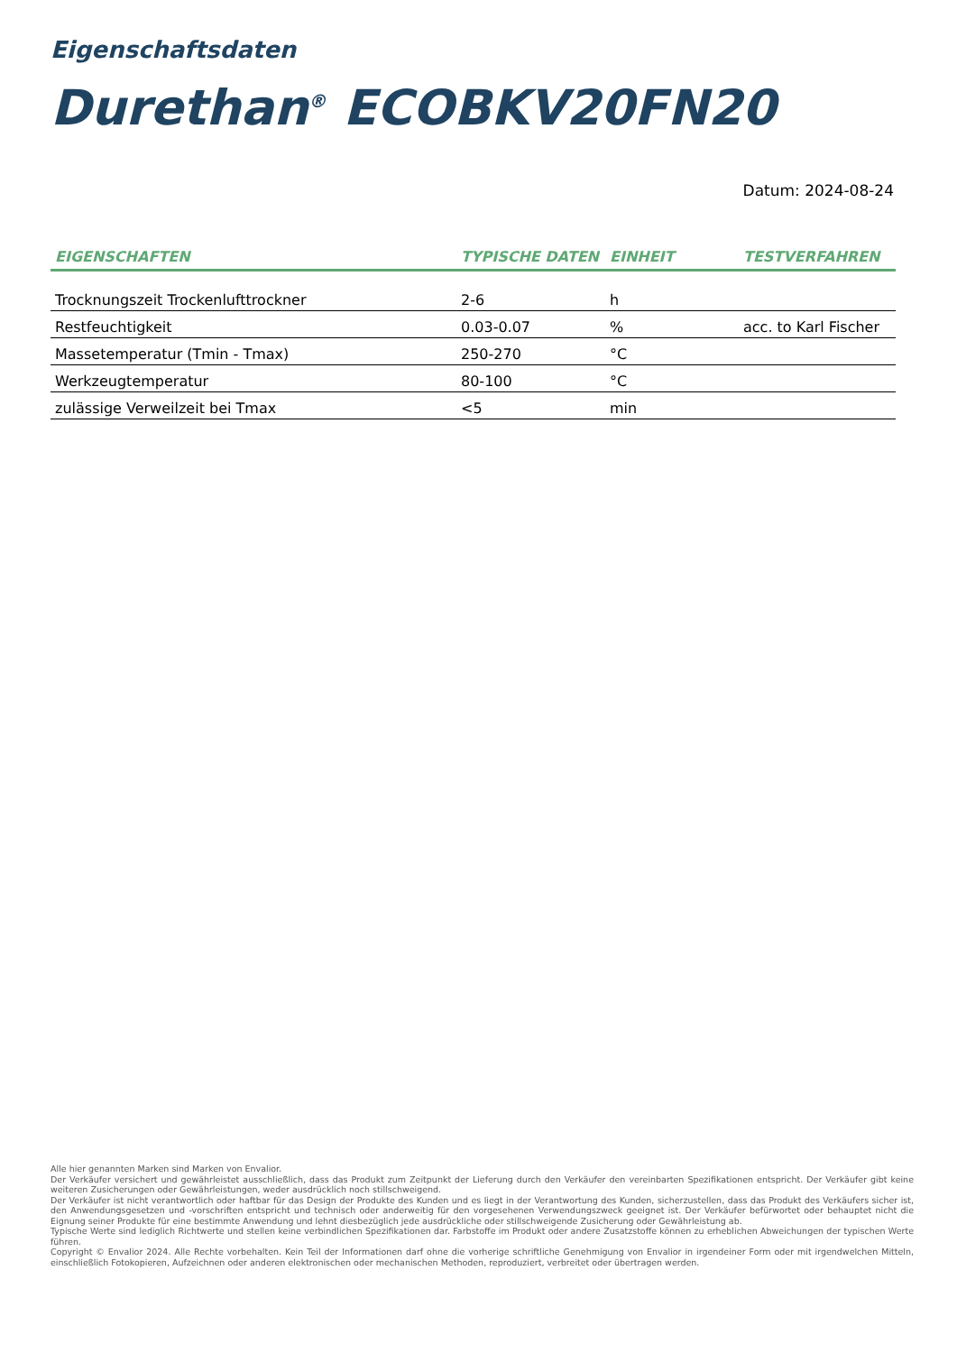Eigenschaftsdaten
Durethan<sup>®</sup> ECOBKV20FN20
Datum: 2024-08-24
| EIGENSCHAFTEN | TYPISCHE DATEN | EINHEIT | TESTVERFAHREN |
| --- | --- | --- | --- |
| Trocknungszeit Trockenlufttrockner | 2-6 | h | |
| Restfeuchtigkeit | 0.03-0.07 | % | acc. to Karl Fischer |
| Massetemperatur (Tmin - Tmax) | 250-270 | °C | |
| Werkzeugtemperatur | 80-100 | °C | |
| zulässige Verweilzeit bei Tmax | <5 | min | |
Alle hier genannten Marken sind Marken von Envalior.
Der Verkäufer versichert und gewährleistet ausschließlich, dass das Produkt zum Zeitpunkt der Lieferung durch den Verkäufer den vereinbarten Spezifikationen entspricht. Der Verkäufer gibt keine weiteren Zusicherungen oder Gewährleistungen, weder ausdrücklich noch stillschweigend.
Der Verkäufer ist nicht verantwortlich oder haftbar für das Design der Produkte des Kunden und es liegt in der Verantwortung des Kunden, sicherzustellen, dass das Produkt des Verkäufers sicher ist, den Anwendungsgesetzen und -vorschriften entspricht und technisch oder anderweitig für den vorgesehenen Verwendungszweck geeignet ist. Der Verkäufer befürwortet oder behauptet nicht die Eignung seiner Produkte für eine bestimmte Anwendung und lehnt diesbezüglich jede ausdrückliche oder stillschweigende Zusicherung oder Gewährleistung ab.
Typische Werte sind lediglich Richtwerte und stellen keine verbindlichen Spezifikationen dar. Farbstoffe im Produkt oder andere Zusatzstoffe können zu erheblichen Abweichungen der typischen Werte führen.
Copyright © Envalior 2024. Alle Rechte vorbehalten. Kein Teil der Informationen darf ohne die vorherige schriftliche Genehmigung von Envalior in irgendeiner Form oder mit irgendwelchen Mitteln, einschließlich Fotokopieren, Aufzeichnen oder anderen elektronischen oder mechanischen Methoden, reproduziert, verbreitet oder übertragen werden.